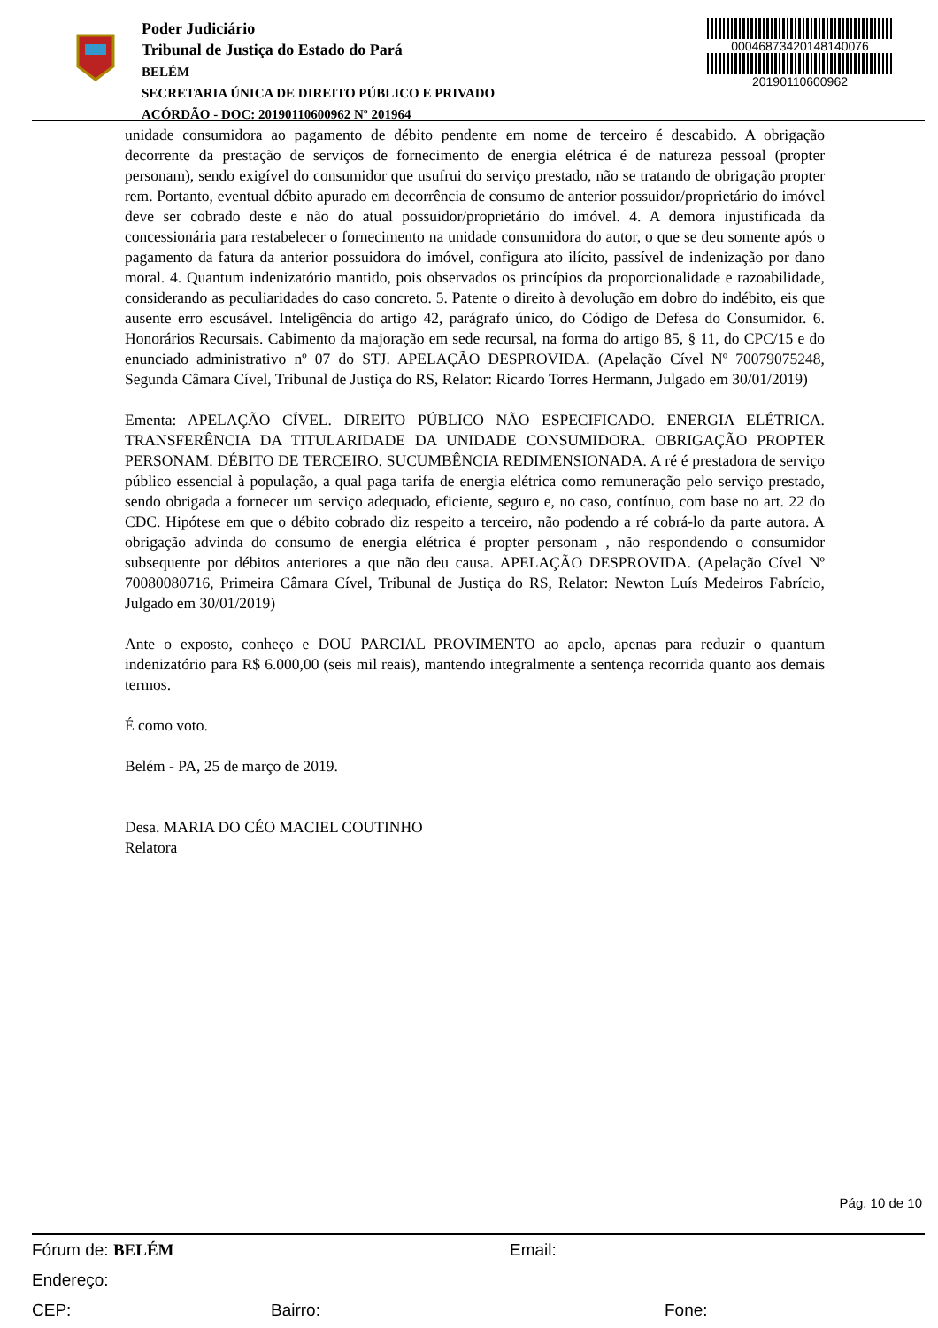Poder Judiciário
Tribunal de Justiça do Estado do Pará
BELÉM
SECRETARIA ÚNICA DE DIREITO PÚBLICO E PRIVADO
ACÓRDÃO - DOC: 20190110600962 Nº 201964
00046873420148140076
20190110600962
unidade consumidora ao pagamento de débito pendente em nome de terceiro é descabido. A obrigação decorrente da prestação de serviços de fornecimento de energia elétrica é de natureza pessoal (propter personam), sendo exigível do consumidor que usufrui do serviço prestado, não se tratando de obrigação propter rem. Portanto, eventual débito apurado em decorrência de consumo de anterior possuidor/proprietário do imóvel deve ser cobrado deste e não do atual possuidor/proprietário do imóvel. 4. A demora injustificada da concessionária para restabelecer o fornecimento na unidade consumidora do autor, o que se deu somente após o pagamento da fatura da anterior possuidora do imóvel, configura ato ilícito, passível de indenização por dano moral. 4. Quantum indenizatório mantido, pois observados os princípios da proporcionalidade e razoabilidade, considerando as peculiaridades do caso concreto. 5. Patente o direito à devolução em dobro do indébito, eis que ausente erro escusável. Inteligência do artigo 42, parágrafo único, do Código de Defesa do Consumidor. 6. Honorários Recursais. Cabimento da majoração em sede recursal, na forma do artigo 85, § 11, do CPC/15 e do enunciado administrativo nº 07 do STJ. APELAÇÃO DESPROVIDA. (Apelação Cível Nº 70079075248, Segunda Câmara Cível, Tribunal de Justiça do RS, Relator: Ricardo Torres Hermann, Julgado em 30/01/2019)
Ementa: APELAÇÃO CÍVEL. DIREITO PÚBLICO NÃO ESPECIFICADO. ENERGIA ELÉTRICA. TRANSFERÊNCIA DA TITULARIDADE DA UNIDADE CONSUMIDORA. OBRIGAÇÃO PROPTER PERSONAM. DÉBITO DE TERCEIRO. SUCUMBÊNCIA REDIMENSIONADA. A ré é prestadora de serviço público essencial à população, a qual paga tarifa de energia elétrica como remuneração pelo serviço prestado, sendo obrigada a fornecer um serviço adequado, eficiente, seguro e, no caso, contínuo, com base no art. 22 do CDC. Hipótese em que o débito cobrado diz respeito a terceiro, não podendo a ré cobrá-lo da parte autora. A obrigação advinda do consumo de energia elétrica é propter personam , não respondendo o consumidor subsequente por débitos anteriores a que não deu causa. APELAÇÃO DESPROVIDA. (Apelação Cível Nº 70080080716, Primeira Câmara Cível, Tribunal de Justiça do RS, Relator: Newton Luís Medeiros Fabrício, Julgado em 30/01/2019)
Ante o exposto, conheço e DOU PARCIAL PROVIMENTO ao apelo, apenas para reduzir o quantum indenizatório para R$ 6.000,00 (seis mil reais), mantendo integralmente a sentença recorrida quanto aos demais termos.
É como voto.
Belém - PA, 25 de março de 2019.
Desa. MARIA DO CÉO MACIEL COUTINHO
Relatora
Pág. 10 de 10
Fórum de: BELÉM Email:
Endereço:
CEP: Bairro: Fone: